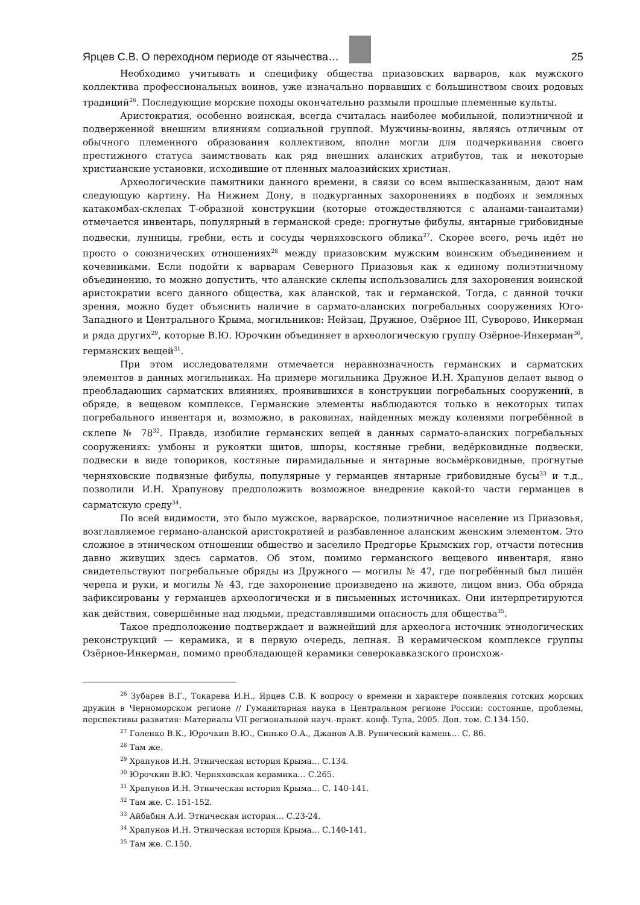Ярцев С.В. О переходном периоде от язычества… 25
Необходимо учитывать и специфику общества приазовских варваров, как мужского коллектива профессиональных воинов, уже изначально порвавших с большинством своих родовых традиций<sup>26</sup>. Последующие морские походы окончательно размыли прошлые племенные культы.
Аристократия, особенно воинская, всегда считалась наиболее мобильной, полиэтничной и подверженной внешним влияниям социальной группой. Мужчины-воины, являясь отличным от обычного племенного образования коллективом, вполне могли для подчеркивания своего престижного статуса заимствовать как ряд внешних аланских атрибутов, так и некоторые христианские установки, исходившие от пленных малоазийских христиан.
Археологические памятники данного времени, в связи со всем вышесказанным, дают нам следующую картину. На Нижнем Дону, в подкурганных захоронениях в подбоях и земляных катакомбах-склепах Т-образной конструкции (которые отождествляются с аланами-танаитами) отмечается инвентарь, популярный в германской среде: прогнутые фибулы, янтарные грибовидные подвески, лунницы, гребни, есть и сосуды черняховского облика<sup>27</sup>. Скорее всего, речь идёт не просто о союзнических отношениях<sup>28</sup> между приазовским мужским воинским объединением и кочевниками. Если подойти к варварам Северного Приазовья как к единому полиэтничному объединению, то можно допустить, что аланские склепы использовались для захоронения воинской аристократии всего данного общества, как аланской, так и германской. Тогда, с данной точки зрения, можно будет объяснить наличие в сармато-аланских погребальных сооружениях Юго-Западного и Центрального Крыма, могильников: Нейзац, Дружное, Озёрное III, Суворово, Инкерман и ряда других<sup>29</sup>, которые В.Ю. Юрочкин объединяет в археологическую группу Озёрное-Инкерман<sup>30</sup>, германских вещей<sup>31</sup>.
При этом исследователями отмечается неравнозначность германских и сарматских элементов в данных могильниках. На примере могильника Дружное И.Н. Храпунов делает вывод о преобладающих сарматских влияниях, проявившихся в конструкции погребальных сооружений, в обряде, в вещевом комплексе. Германские элементы наблюдаются только в некоторых типах погребального инвентаря и, возможно, в раковинах, найденных между коленями погребённой в склепе № 78<sup>32</sup>. Правда, изобилие германских вещей в данных сармато-аланских погребальных сооружениях: умбоны и рукоятки щитов, шпоры, костяные гребни, ведёрковидные подвески, подвески в виде топориков, костяные пирамидальные и янтарные восьмёрковидные, прогнутые черняховские подвязные фибулы, популярные у германцев янтарные грибовидные бусы<sup>33</sup> и т.д., позволили И.Н. Храпунову предположить возможное внедрение какой-то части германцев в сарматскую среду<sup>34</sup>.
По всей видимости, это было мужское, варварское, полиэтничное население из Приазовья, возглавляемое германо-аланской аристократией и разбавленное аланским женским элементом. Это сложное в этническом отношении общество и заселило Предгорье Крымских гор, отчасти потеснив давно живущих здесь сарматов. Об этом, помимо германского вещевого инвентаря, явно свидетельствуют погребальные обряды из Дружного — могилы № 47, где погребённый был лишён черепа и руки, и могилы № 43, где захоронение произведено на животе, лицом вниз. Оба обряда зафиксированы у германцев археологически и в письменных источниках. Они интерпретируются как действия, совершённые над людьми, представлявшими опасность для общества<sup>35</sup>.
Такое предположение подтверждает и важнейший для археолога источник этнологических реконструкций — керамика, и в первую очередь, лепная. В керамическом комплексе группы Озёрное-Инкерман, помимо преобладающей керамики северокавказского происхож-
<sup>26</sup> Зубарев В.Г., Токарева И.Н., Ярцев С.В. К вопросу о времени и характере появления готских морских дружин в Черноморском регионе // Гуманитарная наука в Центральном регионе России: состояние, проблемы, перспективы развития: Материалы VII региональной науч.-практ. конф. Тула, 2005. Доп. том. С.134-150.
<sup>27</sup> Голенко В.К., Юрочкин В.Ю., Синько О.А., Джанов А.В. Рунический камень… С. 86.
<sup>28</sup> Там же.
<sup>29</sup> Храпунов И.Н. Этническая история Крыма… С.134.
<sup>30</sup> Юрочкин В.Ю. Черняховская керамика… С.265.
<sup>31</sup> Храпунов И.Н. Этническая история Крыма… С. 140-141.
<sup>32</sup> Там же. С. 151-152.
<sup>33</sup> Айбабин А.И. Этническая история… С.23-24.
<sup>34</sup> Храпунов И.Н. Этническая история Крыма… С.140-141.
<sup>35</sup> Там же. С.150.